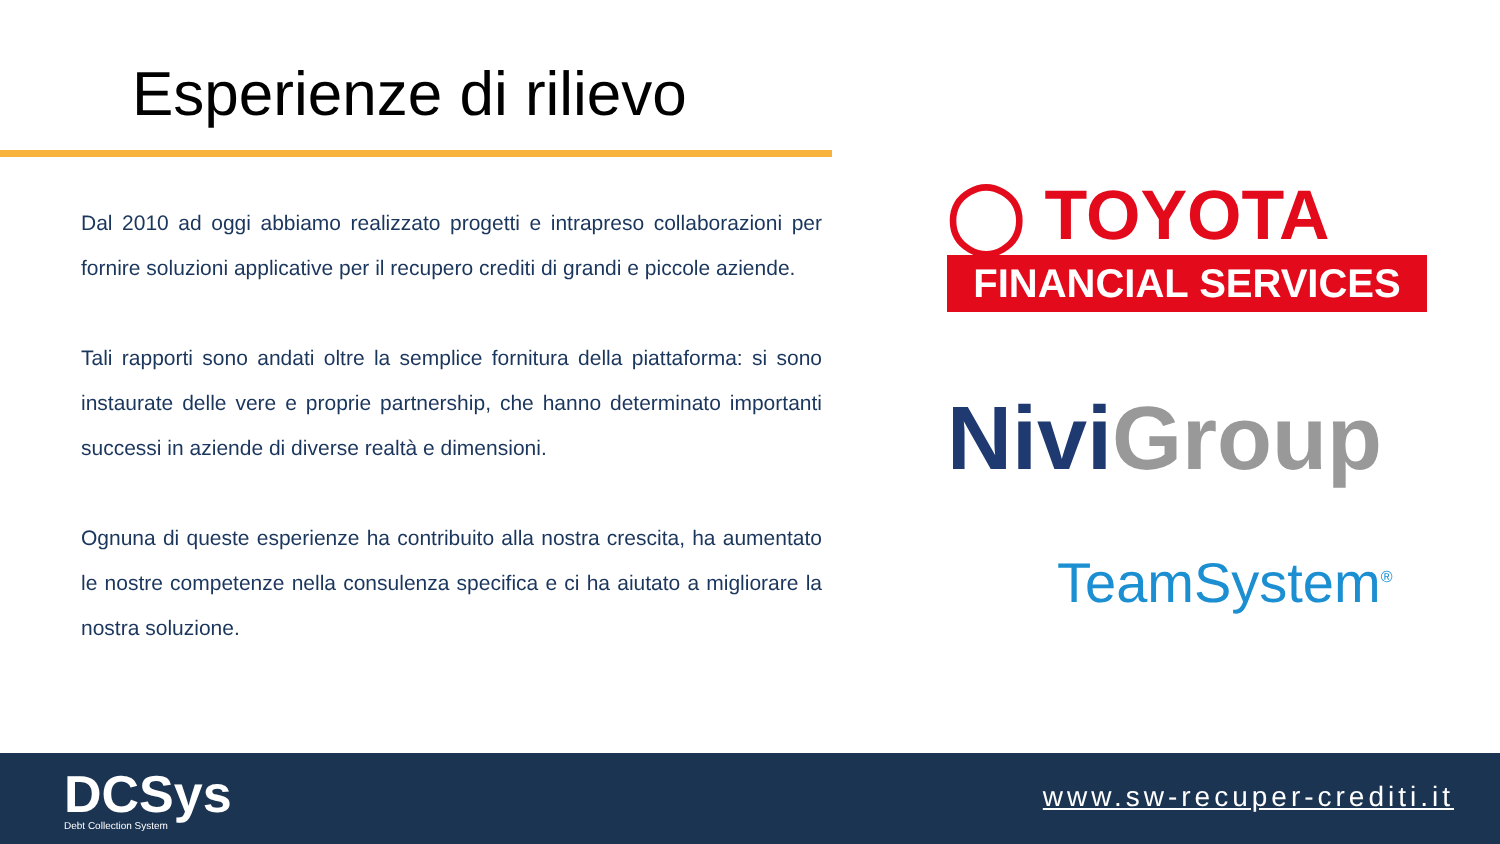Esperienze di rilievo
Dal 2010 ad oggi abbiamo realizzato progetti e intrapreso collaborazioni per fornire soluzioni applicative per il recupero crediti di grandi e piccole aziende.
Tali rapporti sono andati oltre la semplice fornitura della piattaforma: si sono instaurate delle vere e proprie partnership, che hanno determinato importanti successi in aziende di diverse realtà e dimensioni.
Ognuna di queste esperienze ha contribuito alla nostra crescita, ha aumentato le nostre competenze nella consulenza specifica e ci ha aiutato a migliorare la nostra soluzione.
◯ TOYOTA
FINANCIAL SERVICES
Nivi Group
TeamSystem<sup>®</sup>
DCSys
Debt Collection System
www.sw-recuper-crediti.it